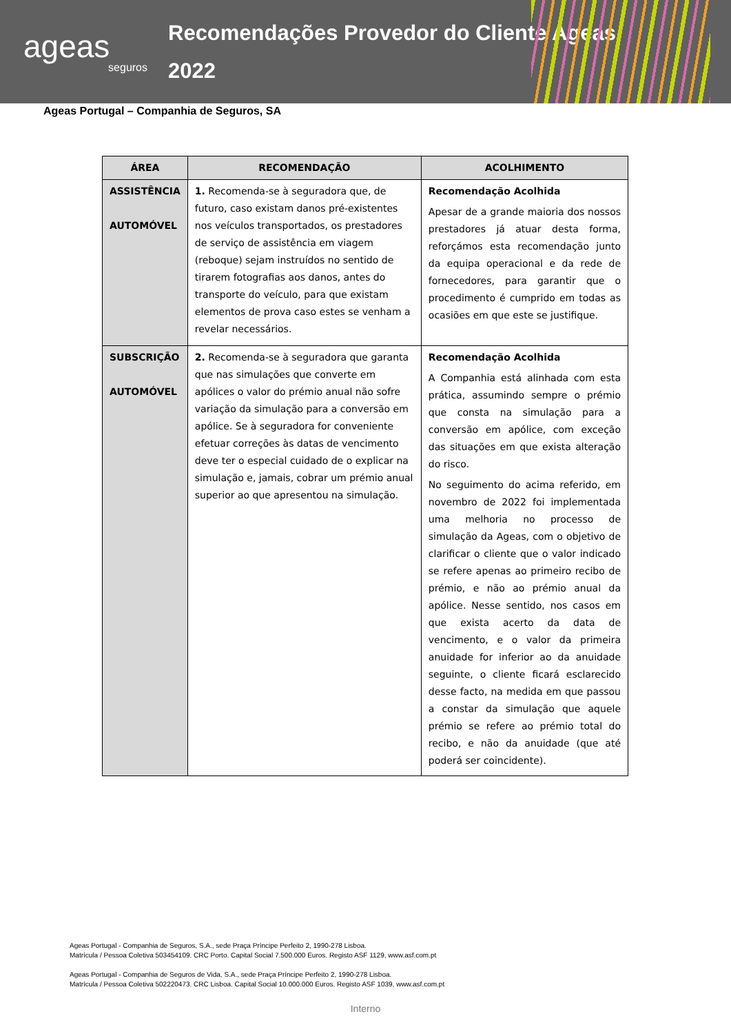ageas
seguros
Recomendações Provedor do Cliente Ageas
2022
Ageas Portugal – Companhia de Seguros, SA
| ÁREA | RECOMENDAÇÃO | ACOLHIMENTO |
| --- | --- | --- |
| ASSISTÊNCIA AUTOMÓVEL | 1. Recomenda-se à seguradora que, de futuro, caso existam danos pré-existentes nos veículos transportados, os prestadores de serviço de assistência em viagem (reboque) sejam instruídos no sentido de tirarem fotografias aos danos, antes do transporte do veículo, para que existam elementos de prova caso estes se venham a revelar necessários. | Recomendação Acolhida Apesar de a grande maioria dos nossos prestadores já atuar desta forma, reforçámos esta recomendação junto da equipa operacional e da rede de fornecedores, para garantir que o procedimento é cumprido em todas as ocasiões em que este se justifique. |
| SUBSCRIÇÃO AUTOMÓVEL | 2. Recomenda-se à seguradora que garanta que nas simulações que converte em apólices o valor do prémio anual não sofre variação da simulação para a conversão em apólice. Se à seguradora for conveniente efetuar correções às datas de vencimento deve ter o especial cuidado de o explicar na simulação e, jamais, cobrar um prémio anual superior ao que apresentou na simulação. | Recomendação Acolhida A Companhia está alinhada com esta prática, assumindo sempre o prémio que consta na simulação para a conversão em apólice, com exceção das situações em que exista alteração do risco. No seguimento do acima referido, em novembro de 2022 foi implementada uma melhoria no processo de simulação da Ageas, com o objetivo de clarificar o cliente que o valor indicado se refere apenas ao primeiro recibo de prémio, e não ao prémio anual da apólice. Nesse sentido, nos casos em que exista acerto da data de vencimento, e o valor da primeira anuidade for inferior ao da anuidade seguinte, o cliente ficará esclarecido desse facto, na medida em que passou a constar da simulação que aquele prémio se refere ao prémio total do recibo, e não da anuidade (que até poderá ser coincidente). |
Ageas Portugal - Companhia de Seguros, S.A., sede Praça Príncipe Perfeito 2, 1990-278 Lisboa.
Matrícula / Pessoa Coletiva 503454109. CRC Porto. Capital Social 7.500.000 Euros. Registo ASF 1129, www.asf.com.pt
Ageas Portugal - Companhia de Seguros de Vida, S.A., sede Praça Príncipe Perfeito 2, 1990-278 Lisboa.
Matrícula / Pessoa Coletiva 502220473. CRC Lisboa. Capital Social 10.000.000 Euros. Registo ASF 1039, www.asf.com.pt
Interno